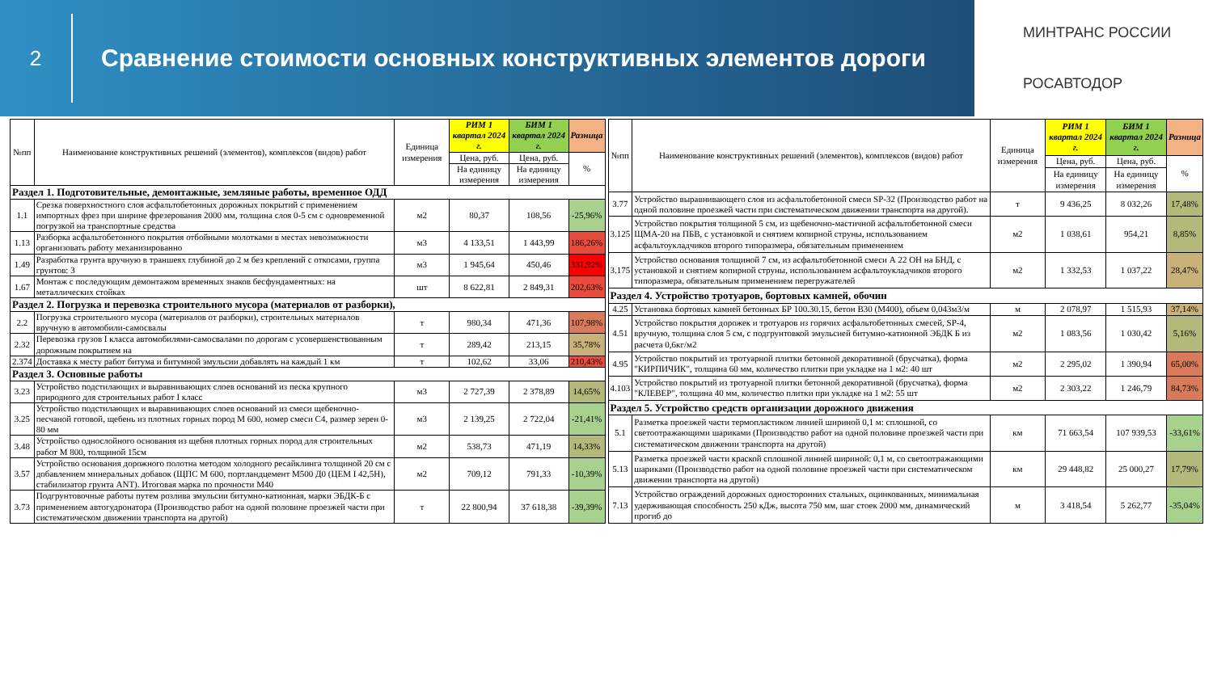2
Сравнение стоимости основных конструктивных элементов дороги
МИНТРАНС РОССИИ
РОСАВТОДОР
| №пп | Наименование конструктивных решений (элементов), комплексов (видов) работ | Единица измерения | РИМ 1 квартал 2024 г. | БИМ 1 квартал 2024 г. | Разница |
| --- | --- | --- | --- | --- | --- |
| | | | Цена, руб. | Цена, руб. | % |
| | | | На единицу измерения | На единицу измерения | |
| Раздел 1. Подготовительные, демонтажные, земляные работы, временное ОДД | | | | | |
| 1.1 | Срезка поверхностного слоя асфальтобетонных дорожных покрытий с применением импортных фрез при ширине фрезерования 2000 мм, толщина слоя 0-5 см с одновременной погрузкой на транспортные средства | м2 | 80,37 | 108,56 | -25,96% |
| 1.13 | Разборка асфальтобетонного покрытия отбойными молотками в местах невозможности организовать работу механизированно | м3 | 4 133,51 | 1 443,99 | 186,26% |
| 1.49 | Разработка грунта вручную в траншеях глубиной до 2 м без креплений с откосами, группа грунтов: 3 | м3 | 1 945,64 | 450,46 | 331,92% |
| 1.67 | Монтаж с последующим демонтажом временных знаков бесфундаментных: на металлических стойках | шт | 8 622,81 | 2 849,31 | 202,63% |
| Раздел 2. Погрузка и перевозка строительного мусора (материалов от разборки), | | | | | |
| 2.2 | Погрузка строительного мусора (материалов от разборки), строительных материалов вручную в автомобили-самосвалы | т | 980,34 | 471,36 | 107,98% |
| 2.32 | Перевозка грузов I класса автомобилями-самосвалами по дорогам с усовершенствованным дорожным покрытием на | т | 289,42 | 213,15 | 35,78% |
| 2.374 | Доставка к месту работ битума и битумной эмульсии добавлять на каждый 1 км | т | 102,62 | 33,06 | 210,43% |
| Раздел 3. Основные работы | | | | | |
| 3.23 | Устройство подстилающих и выравнивающих слоев оснований из песка крупного природного для строительных работ I класс | м3 | 2 727,39 | 2 378,89 | 14,65% |
| 3.25 | Устройство подстилающих и выравнивающих слоев оснований из смеси щебеночно-песчаной готовой, щебень из плотных горных пород М 600, номер смеси С4, размер зерен 0-80 мм | м3 | 2 139,25 | 2 722,04 | -21,41% |
| 3.48 | Устройство однослойного основания из щебня плотных горных пород для строительных работ М 800, толщиной 15см | м2 | 538,73 | 471,19 | 14,33% |
| 3.57 | Устройство основания дорожного полотна методом холодного ресайклинга толщиной 20 см с добавлением минеральных добавок (ЩПС М 600, портландцемент М500 Д0 (ЦЕМ I 42,5Н), стабилизатор грунта ANT). Итоговая марка по прочности М40 | м2 | 709,12 | 791,33 | -10,39% |
| 3.73 | Подгрунтовочные работы путем розлива эмульсии битумно-катионная, марки ЭБДК-Б с применением автогудронатора (Производство работ на одной половине проезжей части при систематическом движении транспорта на другой) | т | 22 800,94 | 37 618,38 | -39,39% |
| №пп | Наименование конструктивных решений (элементов), комплексов (видов) работ | Единица измерения | РИМ 1 квартал 2024 г. | БИМ 1 квартал 2024 г. | Разница |
| --- | --- | --- | --- | --- | --- |
| | | | Цена, руб. | Цена, руб. | % |
| | | | На единицу измерения | На единицу измерения | |
| 3.77 | Устройство выравнивающего слоя из асфальтобетонной смеси SP-32 (Производство работ на одной половине проезжей части при систематическом движении транспорта на другой). | т | 9 436,25 | 8 032,26 | 17,48% |
| 3.125 | Устройство покрытия толщиной 5 см, из щебеночно-мастичной асфальтобетонной смеси ЩМА-20 на ПБВ, с установкой и снятием копирной струны, использованием асфальтоукладчиков второго типоразмера, обязательным применением | м2 | 1 038,61 | 954,21 | 8,85% |
| 3.175 | Устройство основания толщиной 7 см, из асфальтобетонной смеси А 22 ОН на БНД, с установкой и снятием копирной струны, использованием асфальтоукладчиков второго типоразмера, обязательным применением перегружателей | м2 | 1 332,53 | 1 037,22 | 28,47% |
| Раздел 4. Устройство тротуаров, бортовых камней, обочин | | | | | |
| 4.25 | Установка бортовых камней бетонных БР 100.30.15, бетон В30 (М400), объем 0,043м3/м | м | 2 078,97 | 1 515,93 | 37,14% |
| 4.51 | Устройство покрытия дорожек и тротуаров из горячих асфальтобетонных смесей, SP-4, вручную, толщина слоя 5 см, с подгрунтовкой эмульсией битумно-катионной ЭБДК Б из расчета 0,6кг/м2 | м2 | 1 083,56 | 1 030,42 | 5,16% |
| 4.95 | Устройство покрытий из тротуарной плитки бетонной декоративной (брусчатка), форма "КИРПИЧИК", толщина 60 мм, количество плитки при укладке на 1 м2: 40 шт | м2 | 2 295,02 | 1 390,94 | 65,00% |
| 4.103 | Устройство покрытий из тротуарной плитки бетонной декоративной (брусчатка), форма "КЛЕВЕР", толщина 40 мм, количество плитки при укладке на 1 м2: 55 шт | м2 | 2 303,22 | 1 246,79 | 84,73% |
| Раздел 5. Устройство средств организации дорожного движения | | | | | |
| 5.1 | Разметка проезжей части термопластиком линией шириной 0,1 м: сплошной, со светоотражающими шариками (Производство работ на одной половине проезжей части при систематическом движении транспорта на другой) | км | 71 663,54 | 107 939,53 | -33,61% |
| 5.13 | Разметка проезжей части краской сплошной линией шириной: 0,1 м, со светоотражающими шариками (Производство работ на одной половине проезжей части при систематическом движении транспорта на другой) | км | 29 448,82 | 25 000,27 | 17,79% |
| 7.13 | Устройство ограждений дорожных односторонних стальных, оцинкованных, минимальная удерживающая способность 250 кДж, высота 750 мм, шаг стоек 2000 мм, динамический прогиб до | м | 3 418,54 | 5 262,77 | -35,04% |